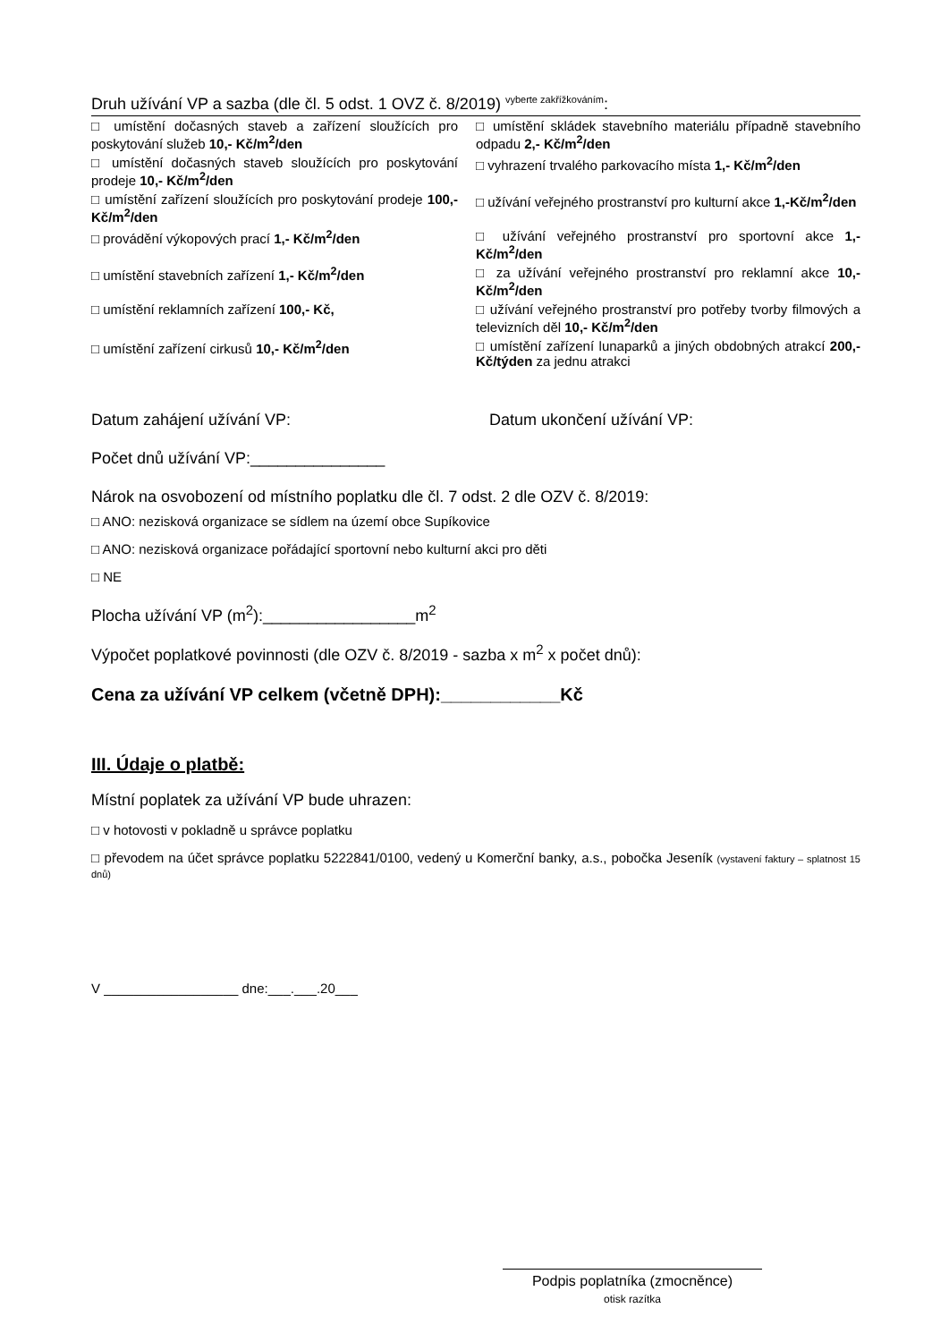Druh užívání VP a sazba (dle čl. 5 odst. 1 OVZ č. 8/2019) <sup>vyberte zakřížkováním</sup>:
| □ umístění dočasných staveb a zařízení sloužících pro poskytování služeb 10,- Kč/m<sup>2</sup>/den | □ umístění skládek stavebního materiálu případně stavebního odpadu 2,- Kč/m<sup>2</sup>/den |
| □ umístění dočasných staveb sloužících pro poskytování prodeje 10,- Kč/m<sup>2</sup>/den | □ vyhrazení trvalého parkovacího místa 1,- Kč/m<sup>2</sup>/den |
| □ umístění zařízení sloužících pro poskytování prodeje 100,- Kč/m<sup>2</sup>/den | □ užívání veřejného prostranství pro kulturní akce 1,-Kč/m<sup>2</sup>/den |
| □ provádění výkopových prací 1,- Kč/m<sup>2</sup>/den | □ užívání veřejného prostranství pro sportovní akce 1,-Kč/m<sup>2</sup>/den |
| □ umístění stavebních zařízení 1,- Kč/m<sup>2</sup>/den | □ za užívání veřejného prostranství pro reklamní akce 10,- Kč/m<sup>2</sup>/den |
| □ umístění reklamních zařízení 100,- Kč, | □ užívání veřejného prostranství pro potřeby tvorby filmových a televizních děl 10,- Kč/m<sup>2</sup>/den |
| □ umístění zařízení cirkusů 10,- Kč/m<sup>2</sup>/den | □ umístění zařízení lunaparků a jiných obdobných atrakcí 200,- Kč/týden za jednu atrakci |
Datum zahájení užívání VP: Datum ukončení užívání VP:
Počet dnů užívání VP:_______________
Nárok na osvobození od místního poplatku dle čl. 7 odst. 2 dle OZV č. 8/2019:
□ ANO: nezisková organizace se sídlem na území obce Supíkovice
□ ANO: nezisková organizace pořádající sportovní nebo kulturní akci pro děti
□ NE
Plocha užívání VP (m<sup>2</sup>):_________________m<sup>2</sup>
Výpočet poplatkové povinnosti (dle OZV č. 8/2019 - sazba x m<sup>2</sup> x počet dnů):
Cena za užívání VP celkem (včetně DPH):____________Kč
III. Údaje o platbě:
Místní poplatek za užívání VP bude uhrazen:
□ v hotovosti v pokladně u správce poplatku
□ převodem na účet správce poplatku 5222841/0100, vedený u Komerční banky, a.s., pobočka Jeseník (vystavení faktury – splatnost 15 dnů)
V __________________ dne:___.___.20___
Podpis poplatníka (zmocněnce)
otisk razítka